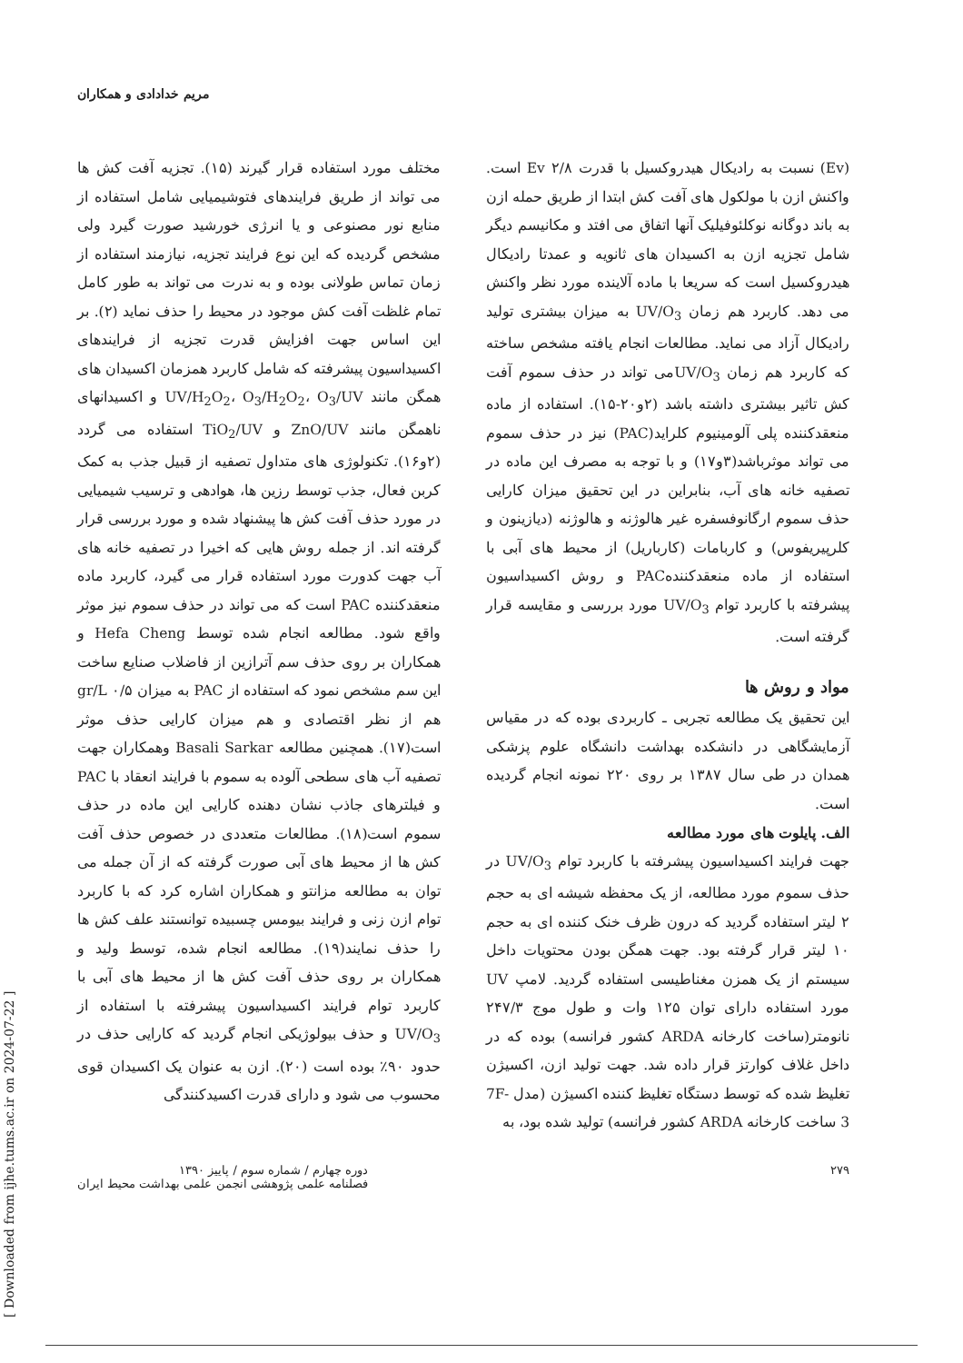مریم خدادادی و همکاران
مختلف مورد استفاده قرار گیرند (۱۵). تجزیه آفت کش ها می تواند از طریق فرایندهای فتوشیمیایی شامل استفاده از منابع نور مصنوعی و یا انرژی خورشید صورت گیرد ولی مشخص گردیده که این نوع فرایند تجزیه، نیازمند استفاده از زمان تماس طولانی بوده و به ندرت می تواند به طور کامل تمام غلظت آفت کش موجود در محیط را حذف نماید (۲). بر این اساس جهت افزایش قدرت تجزیه از فرایندهای اکسیداسیون پیشرفته که شامل کاربرد همزمان اکسیدان های همگن مانند UV/H<sub>2</sub>O<sub>2</sub>، O<sub>3</sub>/H<sub>2</sub>O<sub>2</sub>، O<sub>3</sub>/UV و اکسیدانهای ناهمگن مانند ZnO/UV و TiO<sub>2</sub>/UV استفاده می گردد (۲و۱۶). تکنولوژی های متداول تصفیه از قبیل جذب به کمک کربن فعال، جذب توسط رزین ها، هوادهی و ترسیب شیمیایی در مورد حذف آفت کش ها پیشنهاد شده و مورد بررسی قرار گرفته اند. از جمله روش هایی که اخیرا در تصفیه خانه های آب جهت کدورت مورد استفاده قرار می گیرد، کاربرد ماده منعقدکننده PAC است که می تواند در حذف سموم نیز موثر واقع شود. مطالعه انجام شده توسط Hefa Cheng و همکاران بر روی حذف سم آترازین از فاضلاب صنایع ساخت این سم مشخص نمود که استفاده از PAC به میزان ۰/۵ gr/L هم از نظر اقتصادی و هم میزان کارایی حذف موثر است(۱۷). همچنین مطالعه Basali Sarkar وهمکاران جهت تصفیه آب های سطحی آلوده به سموم با فرایند انعقاد با PAC و فیلترهای جاذب نشان دهنده کارایی این ماده در حذف سموم است(۱۸). مطالعات متعددی در خصوص حذف آفت کش ها از محیط های آبی صورت گرفته که از آن جمله می توان به مطالعه مزانتو و همکاران اشاره کرد که با کاربرد توام ازن زنی و فرایند بیومس چسبیده توانستند علف کش ها را حذف نمایند(۱۹). مطالعه انجام شده، توسط ولید و همکاران بر روی حذف آفت کش ها از محیط های آبی با کاربرد توام فرایند اکسیداسیون پیشرفته با استفاده از UV/O<sub>3</sub> و حذف بیولوژیکی انجام گردید که کارایی حذف در حدود ۹۰٪ بوده است (۲۰). ازن به عنوان یک اکسیدان قوی محسوب می شود و دارای قدرت اکسیدکنندگی
(Ev) نسبت به رادیکال هیدروکسیل با قدرت ۲/۸ Ev است. واکنش ازن با مولکول های آفت کش ابتدا از طریق حمله ازن به باند دوگانه نوکلئوفیلیک آنها اتفاق می افتد و مکانیسم دیگر شامل تجزیه ازن به اکسیدان های ثانویه و عمدتا رادیکال هیدروکسیل است که سریعا با ماده آلاینده مورد نظر واکنش می دهد. کاربرد هم زمان UV/O<sub>3</sub> به میزان بیشتری تولید رادیکال آزاد می نماید. مطالعات انجام یافته مشخص ساخته که کاربرد هم زمان UV/O<sub>3</sub>می تواند در حذف سموم آفت کش تاثیر بیشتری داشته باشد (۲و۲۰-۱۵). استفاده از ماده منعقدکننده پلی آلومینیوم کلراید(PAC) نیز در حذف سموم می تواند موثرباشد(۳و۱۷) و با توجه به مصرف این ماده در تصفیه خانه های آب، بنابراین در این تحقیق میزان کارایی حذف سموم ارگانوفسفره غیر هالوژنه و هالوژنه (دیازینون و کلرپیریفوس) و کاربامات (کارباریل) از محیط های آبی با استفاده از ماده منعقدکنندهPAC و روش اکسیداسیون پیشرفته با کاربرد توام UV/O<sub>3</sub> مورد بررسی و مقایسه قرار گرفته است.
مواد و روش ها
این تحقیق یک مطالعه تجربی ـ کاربردی بوده که در مقیاس آزمایشگاهی در دانشکده بهداشت دانشگاه علوم پزشکی همدان در طی سال ۱۳۸۷ بر روی ۲۲۰ نمونه انجام گردیده است.
الف. پایلوت های مورد مطالعه
جهت فرایند اکسیداسیون پیشرفته با کاربرد توام UV/O<sub>3</sub> در حذف سموم مورد مطالعه، از یک محفظه شیشه ای به حجم ۲ لیتر استفاده گردید که درون ظرف خنک کننده ای به حجم ۱۰ لیتر قرار گرفته بود. جهت همگن بودن محتویات داخل سیستم از یک همزن مغناطیسی استفاده گردید. لامپ UV مورد استفاده دارای توان ۱۲۵ وات و طول موج ۲۴۷/۳ نانومتر(ساخت کارخانه ARDA کشور فرانسه) بوده که در داخل غلاف کوارتز قرار داده شد. جهت تولید ازن، اکسیژن تغلیظ شده که توسط دستگاه تغلیظ کننده اکسیژن (مدل 7F-3 ساخت کارخانه ARDA کشور فرانسه) تولید شده بود، به
۲۷۹ دوره چهارم / شماره سوم / پاییز ۱۳۹۰
فصلنامه علمی پژوهشی انجمن علمی بهداشت محیط ایران
[ Downloaded from ijhe.tums.ac.ir on 2024-07-22 ]